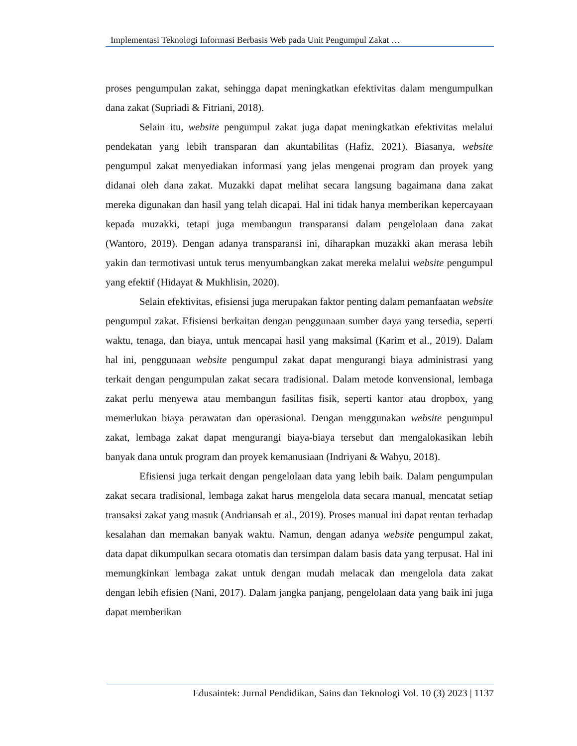Implementasi Teknologi Informasi Berbasis Web pada Unit Pengumpul Zakat …
proses pengumpulan zakat, sehingga dapat meningkatkan efektivitas dalam mengumpulkan dana zakat (Supriadi & Fitriani, 2018).
Selain itu, website pengumpul zakat juga dapat meningkatkan efektivitas melalui pendekatan yang lebih transparan dan akuntabilitas (Hafiz, 2021). Biasanya, website pengumpul zakat menyediakan informasi yang jelas mengenai program dan proyek yang didanai oleh dana zakat. Muzakki dapat melihat secara langsung bagaimana dana zakat mereka digunakan dan hasil yang telah dicapai. Hal ini tidak hanya memberikan kepercayaan kepada muzakki, tetapi juga membangun transparansi dalam pengelolaan dana zakat (Wantoro, 2019). Dengan adanya transparansi ini, diharapkan muzakki akan merasa lebih yakin dan termotivasi untuk terus menyumbangkan zakat mereka melalui website pengumpul yang efektif (Hidayat & Mukhlisin, 2020).
Selain efektivitas, efisiensi juga merupakan faktor penting dalam pemanfaatan website pengumpul zakat. Efisiensi berkaitan dengan penggunaan sumber daya yang tersedia, seperti waktu, tenaga, dan biaya, untuk mencapai hasil yang maksimal (Karim et al., 2019). Dalam hal ini, penggunaan website pengumpul zakat dapat mengurangi biaya administrasi yang terkait dengan pengumpulan zakat secara tradisional. Dalam metode konvensional, lembaga zakat perlu menyewa atau membangun fasilitas fisik, seperti kantor atau dropbox, yang memerlukan biaya perawatan dan operasional. Dengan menggunakan website pengumpul zakat, lembaga zakat dapat mengurangi biaya-biaya tersebut dan mengalokasikan lebih banyak dana untuk program dan proyek kemanusiaan (Indriyani & Wahyu, 2018).
Efisiensi juga terkait dengan pengelolaan data yang lebih baik. Dalam pengumpulan zakat secara tradisional, lembaga zakat harus mengelola data secara manual, mencatat setiap transaksi zakat yang masuk (Andriansah et al., 2019). Proses manual ini dapat rentan terhadap kesalahan dan memakan banyak waktu. Namun, dengan adanya website pengumpul zakat, data dapat dikumpulkan secara otomatis dan tersimpan dalam basis data yang terpusat. Hal ini memungkinkan lembaga zakat untuk dengan mudah melacak dan mengelola data zakat dengan lebih efisien (Nani, 2017). Dalam jangka panjang, pengelolaan data yang baik ini juga dapat memberikan
Edusaintek: Jurnal Pendidikan, Sains dan Teknologi Vol. 10 (3) 2023 | 1137